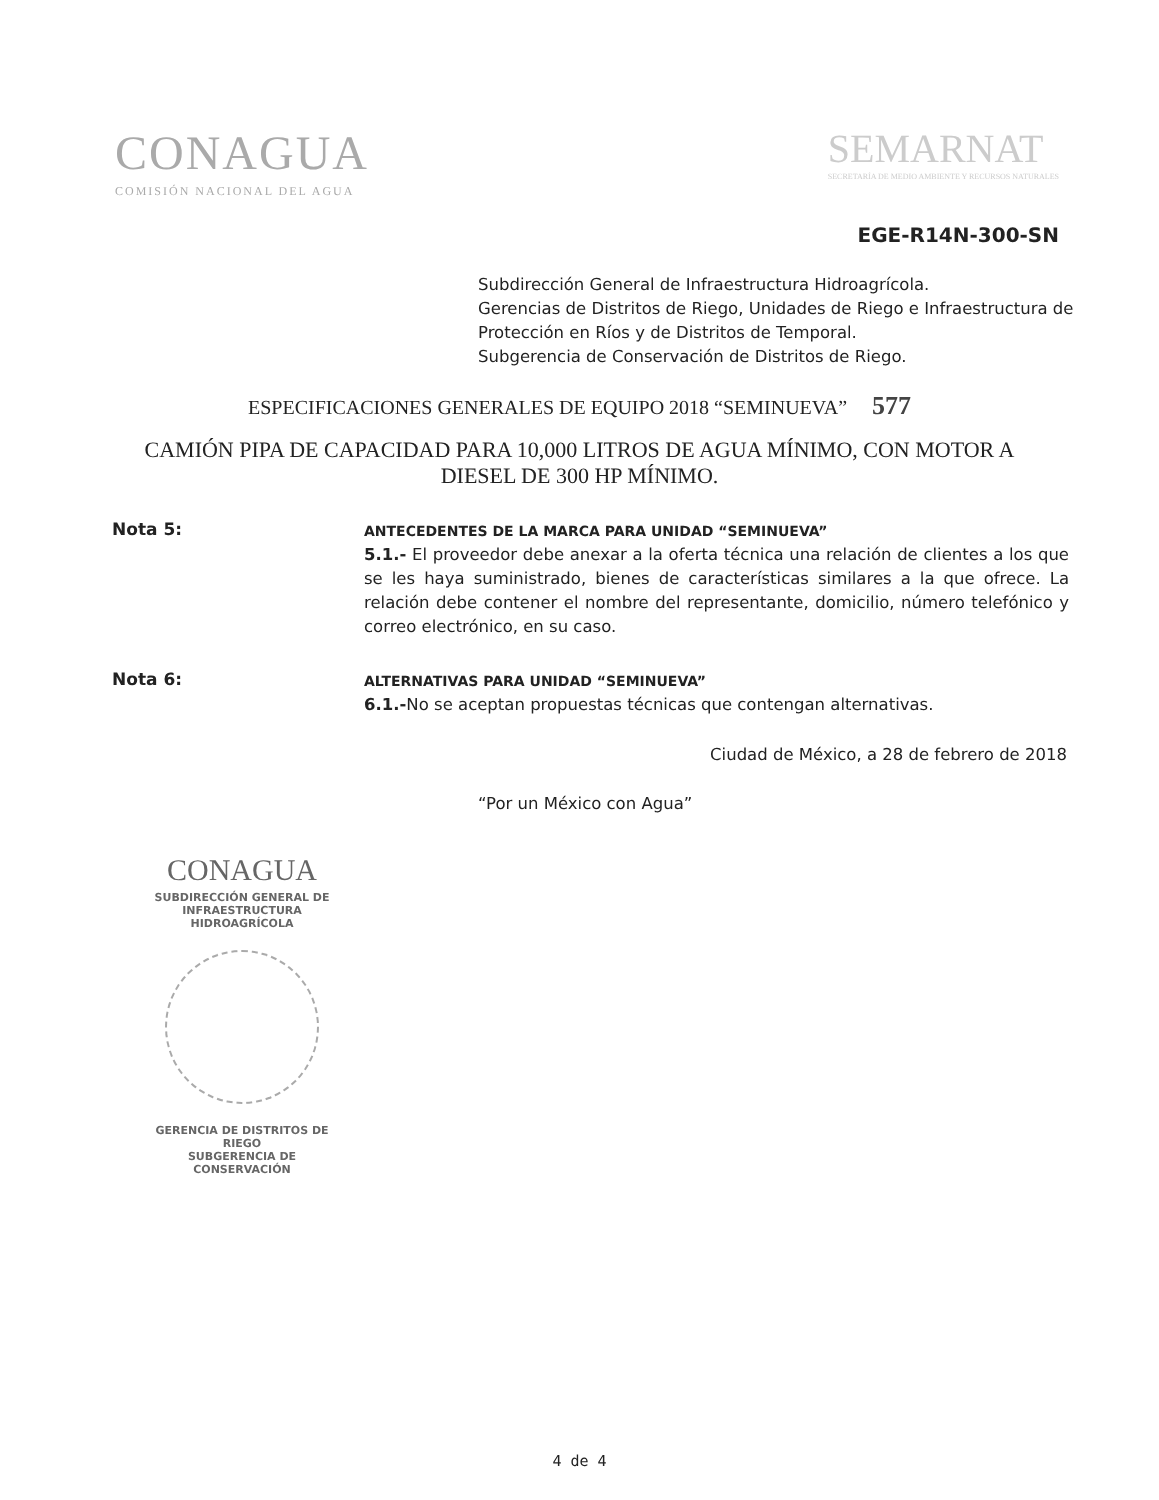CONAGUA
COMISIÓN NACIONAL DEL AGUA
SEMARNAT
SECRETARÍA DE MEDIO AMBIENTE Y RECURSOS NATURALES
EGE-R14N-300-SN
Subdirección General de Infraestructura Hidroagrícola.
Gerencias de Distritos de Riego, Unidades de Riego e Infraestructura de Protección en Ríos y de Distritos de Temporal.
Subgerencia de Conservación de Distritos de Riego.
ESPECIFICACIONES GENERALES DE EQUIPO 2018 “SEMINUEVA” 577
CAMIÓN PIPA DE CAPACIDAD PARA 10,000 LITROS DE AGUA MÍNIMO, CON MOTOR A DIESEL DE 300 HP MÍNIMO.
Nota 5:
ANTECEDENTES DE LA MARCA PARA UNIDAD “SEMINUEVA”
5.1.- El proveedor debe anexar a la oferta técnica una relación de clientes a los que se les haya suministrado, bienes de características similares a la que ofrece. La relación debe contener el nombre del representante, domicilio, número telefónico y correo electrónico, en su caso.
Nota 6:
ALTERNATIVAS PARA UNIDAD “SEMINUEVA”
6.1.-No se aceptan propuestas técnicas que contengan alternativas.
Ciudad de México, a 28 de febrero de 2018
“Por un México con Agua”
CONAGUA
SUBDIRECCIÓN GENERAL DE
INFRAESTRUCTURA HIDROAGRÍCOLA
GERENCIA DE DISTRITOS DE RIEGO
SUBGERENCIA DE CONSERVACIÓN
4 de 4